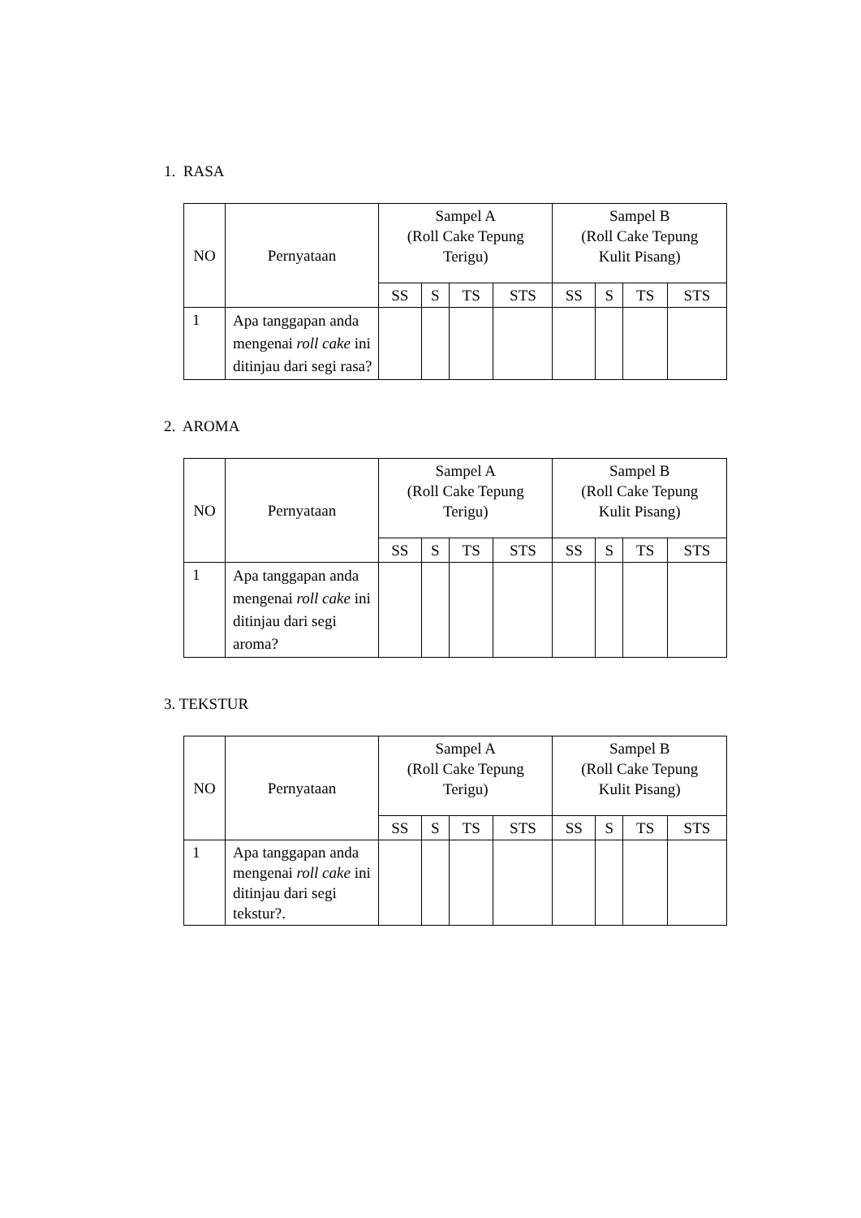1. RASA
| NO | Pernyataan | Sampel A (Roll Cake Tepung Terigu) | | | | Sampel B (Roll Cake Tepung Kulit Pisang) | | | |
| --- | --- | --- | --- | --- | --- | --- | --- | --- | --- |
| | | SS | S | TS | STS | SS | S | TS | STS |
| 1 | Apa tanggapan anda mengenai roll cake ini ditinjau dari segi rasa? | | | | | | | | |
2. AROMA
| NO | Pernyataan | Sampel A (Roll Cake Tepung Terigu) | | | | Sampel B (Roll Cake Tepung Kulit Pisang) | | | |
| --- | --- | --- | --- | --- | --- | --- | --- | --- | --- |
| | | SS | S | TS | STS | SS | S | TS | STS |
| 1 | Apa tanggapan anda mengenai roll cake ini ditinjau dari segi aroma? | | | | | | | | |
3. TEKSTUR
| NO | Pernyataan | Sampel A (Roll Cake Tepung Terigu) | | | | Sampel B (Roll Cake Tepung Kulit Pisang) | | | |
| --- | --- | --- | --- | --- | --- | --- | --- | --- | --- |
| | | SS | S | TS | STS | SS | S | TS | STS |
| 1 | Apa tanggapan anda mengenai roll cake ini ditinjau dari segi tekstur?. | | | | | | | | |